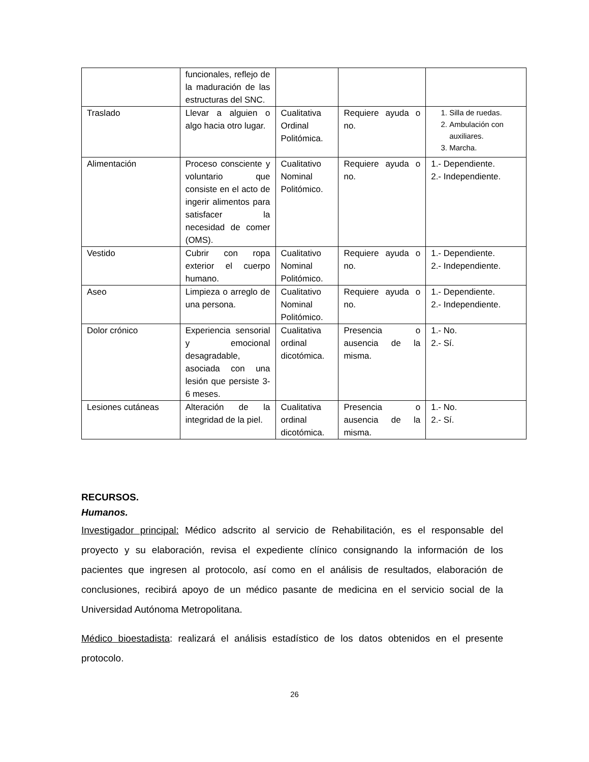| | funcionales, reflejo de la maduración de las estructuras del SNC. | | | |
| Traslado | Llevar a alguien o algo hacia otro lugar. | Cualitativa Ordinal Politómica. | Requiere ayuda o no. | 1. Silla de ruedas. 2. Ambulación con auxiliares. 3. Marcha. |
| Alimentación | Proceso consciente y voluntario que consiste en el acto de ingerir alimentos para satisfacer la necesidad de comer (OMS). | Cualitativo Nominal Politómico. | Requiere ayuda o no. | 1.- Dependiente. 2.- Independiente. |
| Vestido | Cubrir con ropa exterior el cuerpo humano. | Cualitativo Nominal Politómico. | Requiere ayuda o no. | 1.- Dependiente. 2.- Independiente. |
| Aseo | Limpieza o arreglo de una persona. | Cualitativo Nominal Politómico. | Requiere ayuda o no. | 1.- Dependiente. 2.- Independiente. |
| Dolor crónico | Experiencia sensorial y emocional desagradable, asociada con una lesión que persiste 3-6 meses. | Cualitativa ordinal dicotómica. | Presencia o ausencia de la misma. | 1.- No. 2.- Sí. |
| Lesiones cutáneas | Alteración de la integridad de la piel. | Cualitativa ordinal dicotómica. | Presencia o ausencia de la misma. | 1.- No. 2.- Sí. |
RECURSOS.
Humanos.
Investigador principal: Médico adscrito al servicio de Rehabilitación, es el responsable del proyecto y su elaboración, revisa el expediente clínico consignando la información de los pacientes que ingresen al protocolo, así como en el análisis de resultados, elaboración de conclusiones, recibirá apoyo de un médico pasante de medicina en el servicio social de la Universidad Autónoma Metropolitana.
Médico bioestadista: realizará el análisis estadístico de los datos obtenidos en el presente protocolo.
26